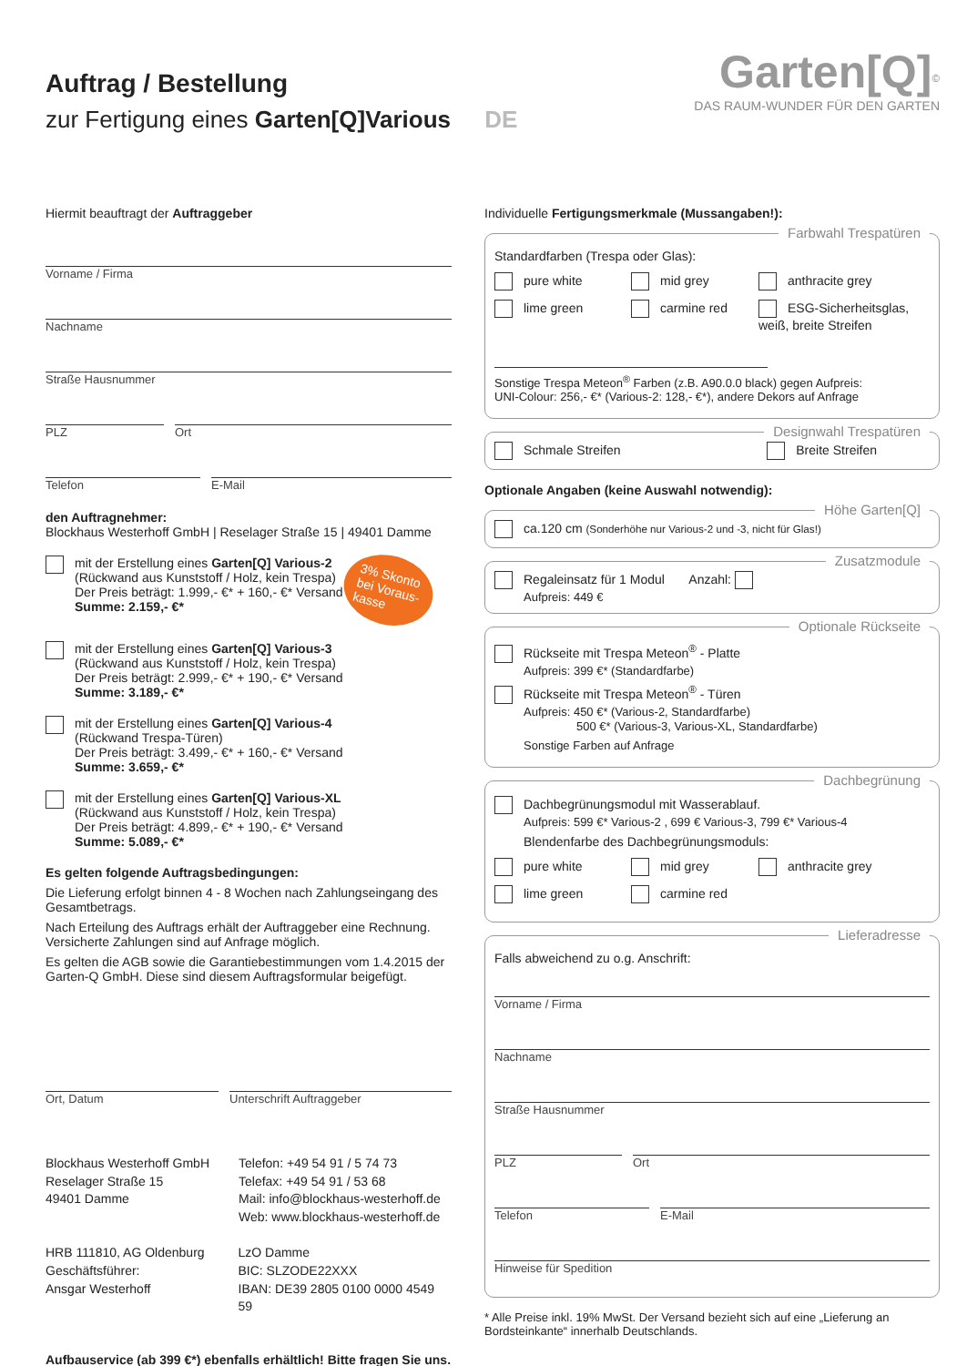Auftrag / Bestellung
zur Fertigung eines Garten[Q]Various DE
Garten[Q]<sup>©</sup>
DAS RAUM-WUNDER FÜR DEN GARTEN
Hiermit beauftragt der Auftraggeber
Vorname / Firma
Nachname
Straße Hausnummer
PLZ Ort
Telefon E-Mail
den Auftragnehmer:
Blockhaus Westerhoff GmbH | Reselager Straße 15 | 49401 Damme
mit der Erstellung eines Garten[Q] Various-2
(Rückwand aus Kunststoff / Holz, kein Trespa)
Der Preis beträgt: 1.999,- €* + 160,- €* Versand
Summe: 2.159,- €*
3% Skonto
bei Voraus-
kasse
mit der Erstellung eines Garten[Q] Various-3
(Rückwand aus Kunststoff / Holz, kein Trespa)
Der Preis beträgt: 2.999,- €* + 190,- €* Versand
Summe: 3.189,- €*
mit der Erstellung eines Garten[Q] Various-4
(Rückwand Trespa-Türen)
Der Preis beträgt: 3.499,- €* + 160,- €* Versand
Summe: 3.659,- €*
mit der Erstellung eines Garten[Q] Various-XL
(Rückwand aus Kunststoff / Holz, kein Trespa)
Der Preis beträgt: 4.899,- €* + 190,- €* Versand
Summe: 5.089,- €*
Es gelten folgende Auftragsbedingungen:
Die Lieferung erfolgt binnen 4 - 8 Wochen nach Zahlungseingang des Gesamtbetrags.
Nach Erteilung des Auftrags erhält der Auftraggeber eine Rechnung. Versicherte Zahlungen sind auf Anfrage möglich.
Es gelten die AGB sowie die Garantiebestimmungen vom 1.4.2015 der Garten-Q GmbH. Diese sind diesem Auftragsformular beigefügt.
Ort, Datum Unterschrift Auftraggeber
Blockhaus Westerhoff GmbH
Reselager Straße 15
49401 Damme
Telefon: +49 54 91 / 5 74 73
Telefax: +49 54 91 / 53 68
Mail: info@blockhaus-westerhoff.de
Web: www.blockhaus-westerhoff.de
HRB 111810, AG Oldenburg
Geschäftsführer:
Ansgar Westerhoff
LzO Damme
BIC: SLZODE22XXX
IBAN: DE39 2805 0100 0000 4549 59
Aufbauservice (ab 399 €*) ebenfalls erhältlich! Bitte fragen Sie uns.
Individuelle Fertigungsmerkmale (Mussangaben!):
Farbwahl Trespatüren
Standardfarben (Trespa oder Glas):
pure white
mid grey
anthracite grey
lime green
carmine red
ESG-Sicherheitsglas, weiß, breite Streifen
Sonstige Trespa Meteon<sup>®</sup> Farben (z.B. A90.0.0 black) gegen Aufpreis:
UNI-Colour: 256,- €* (Various-2: 128,- €*), andere Dekors auf Anfrage
Designwahl Trespatüren
Schmale Streifen Breite Streifen
Optionale Angaben (keine Auswahl notwendig):
Höhe Garten[Q] ca.120 cm (Sonderhöhe nur Various-2 und -3, nicht für Glas!)
Zusatzmodule Regaleinsatz für 1 Modul Anzahl:
Aufpreis: 449 €
Optionale Rückseite
Rückseite mit Trespa Meteon<sup>®</sup> - Platte
Aufpreis: 399 €* (Standardfarbe)
Rückseite mit Trespa Meteon<sup>®</sup> - Türen
Aufpreis: 450 €* (Various-2, Standardfarbe)
500 €* (Various-3, Various-XL, Standardfarbe)
Sonstige Farben auf Anfrage
Dachbegrünung
Dachbegrünungsmodul mit Wasserablauf.
Aufpreis: 599 €* Various-2 , 699 € Various-3, 799 €* Various-4
Blendenfarbe des Dachbegrünungsmoduls:
pure white
mid grey
anthracite grey
lime green
carmine red
Lieferadresse
Falls abweichend zu o.g. Anschrift:
Vorname / Firma
Nachname
Straße Hausnummer
PLZ Ort
Telefon E-Mail
Hinweise für Spedition
* Alle Preise inkl. 19% MwSt. Der Versand bezieht sich auf eine „Lieferung an Bordsteinkante“ innerhalb Deutschlands.